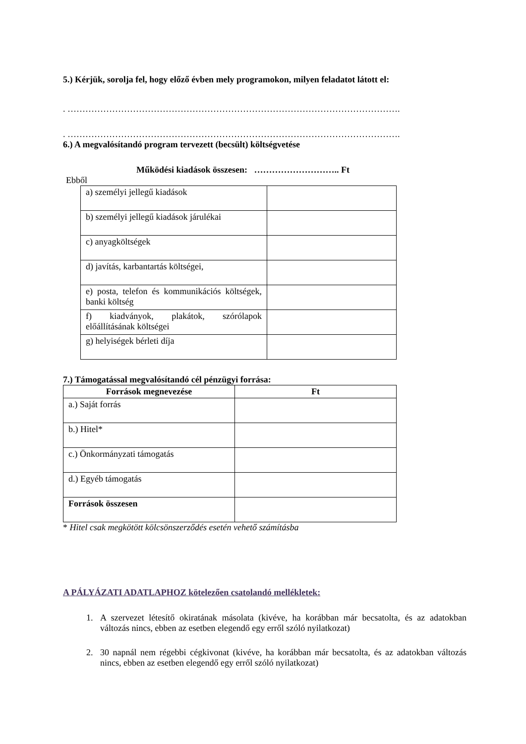5.) Kérjük, sorolja fel, hogy előző évben mely programokon, milyen feladatot látott el:
. ………………………………………………………………………………………………….
. ………………………………………………………………………………………………….
6.) A megvalósítandó program tervezett (becsült) költségvetése
Működési kiadások összesen: ……………………….. Ft
Ebből
| a) személyi jellegű kiadások | |
| b) személyi jellegű kiadások járulékai | |
| c) anyagköltségek | |
| d) javítás, karbantartás költségei, | |
| e) posta, telefon és kommunikációs költségek, banki költség | |
| f) kiadványok, plakátok, szórólapok előállításának költségei | |
| g) helyiségek bérleti díja | |
7.) Támogatással megvalósítandó cél pénzügyi forrása:
| Források megnevezése | Ft |
| --- | --- |
| a.) Saját forrás | |
| b.) Hitel* | |
| c.) Önkormányzati támogatás | |
| d.) Egyéb támogatás | |
| Források összesen | |
* Hitel csak megkötött kölcsönszerződés esetén vehető számításba
A PÁLYÁZATI ADATLAPHOZ kötelezően csatolandó mellékletek:
1. A szervezet létesítő okiratának másolata (kivéve, ha korábban már becsatolta, és az adatokban változás nincs, ebben az esetben elegendő egy erről szóló nyilatkozat)
2. 30 napnál nem régebbi cégkivonat (kivéve, ha korábban már becsatolta, és az adatokban változás nincs, ebben az esetben elegendő egy erről szóló nyilatkozat)